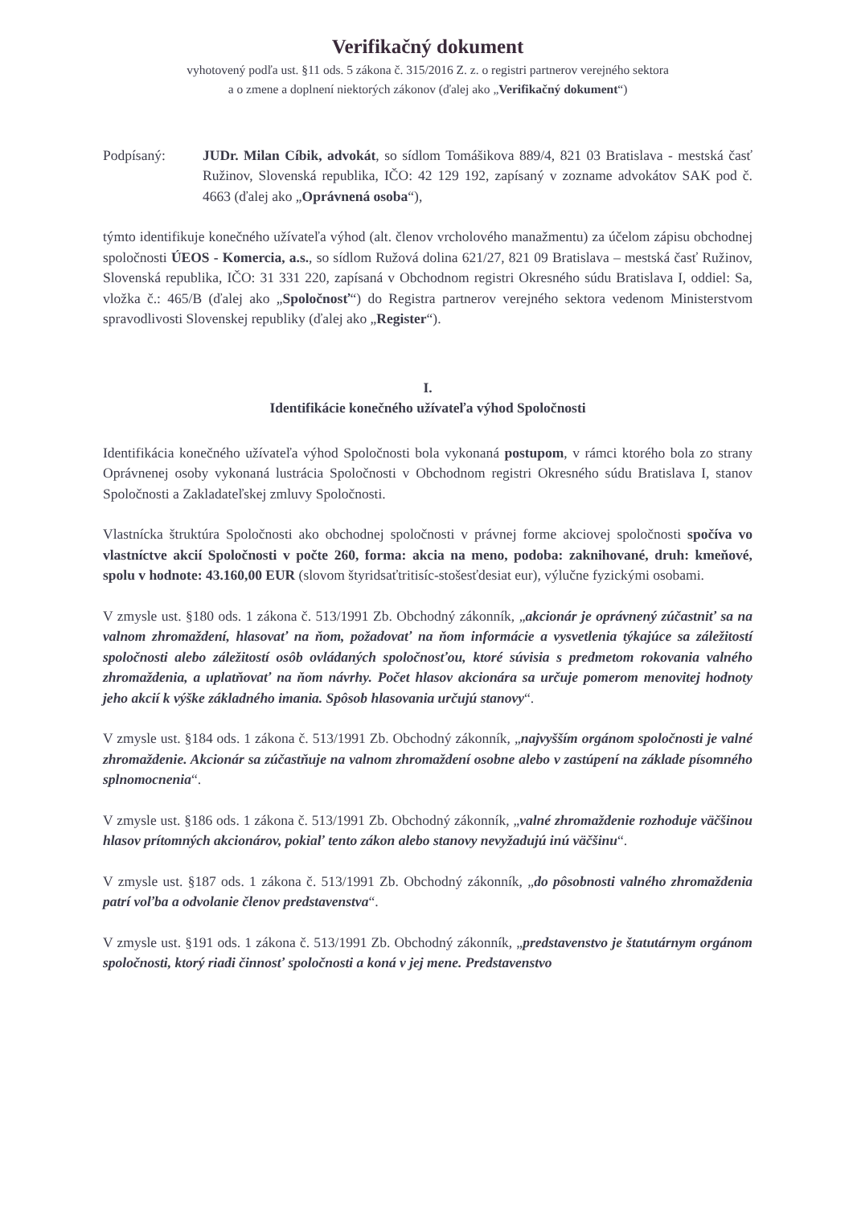Verifikačný dokument
vyhotovený podľa ust. §11 ods. 5 zákona č. 315/2016 Z. z. o registri partnerov verejného sektora
a o zmene a doplnení niektorých zákonov (ďalej ako „Verifikačný dokument“)
Podpísaný: JUDr. Milan Cíbik, advokát, so sídlom Tomášikova 889/4, 821 03 Bratislava - mestská časť Ružinov, Slovenská republika, IČO: 42 129 192, zapísaný v zozname advokátov SAK pod č. 4663 (ďalej ako „Oprávnená osoba“),
týmto identifikuje konečného užívateľa výhod (alt. členov vrcholového manažmentu) za účelom zápisu obchodnej spoločnosti ÚEOS - Komercia, a.s., so sídlom Ružová dolina 621/27, 821 09 Bratislava – mestská časť Ružinov, Slovenská republika, IČO: 31 331 220, zapísaná v Obchodnom registri Okresného súdu Bratislava I, oddiel: Sa, vložka č.: 465/B (ďalej ako „Spoločnosť“) do Registra partnerov verejného sektora vedenom Ministerstvom spravodlivosti Slovenskej republiky (ďalej ako „Register“).
I.
Identifikácie konečného užívateľa výhod Spoločnosti
Identifikácia konečného užívateľa výhod Spoločnosti bola vykonaná postupom, v rámci ktorého bola zo strany Oprávnenej osoby vykonaná lustrácia Spoločnosti v Obchodnom registri Okresného súdu Bratislava I, stanov Spoločnosti a Zakladateľskej zmluvy Spoločnosti.
Vlastnícka štruktúra Spoločnosti ako obchodnej spoločnosti v právnej forme akciovej spoločnosti spočíva vo vlastníctve akcií Spoločnosti v počte 260, forma: akcia na meno, podoba: zaknihované, druh: kmeňové, spolu v hodnote: 43.160,00 EUR (slovom štyridsaťtritisíc-stošesťdesiat eur), výlučne fyzickými osobami.
V zmysle ust. §180 ods. 1 zákona č. 513/1991 Zb. Obchodný zákonník, „akcionár je oprávnený zúčastniť sa na valnom zhromaždení, hlasovať na ňom, požadovať na ňom informácie a vysvetlenia týkajúce sa záležitostí spoločnosti alebo záležitostí osôb ovládaných spoločnosťou, ktoré súvisia s predmetom rokovania valného zhromaždenia, a uplatňovať na ňom návrhy. Počet hlasov akcionára sa určuje pomerom menovitej hodnoty jeho akcií k výške základného imania. Spôsob hlasovania určujú stanovy“.
V zmysle ust. §184 ods. 1 zákona č. 513/1991 Zb. Obchodný zákonník, „najvyšším orgánom spoločnosti je valné zhromaždenie. Akcionár sa zúčastňuje na valnom zhromaždení osobne alebo v zastúpení na základe písomného splnomocnenia“.
V zmysle ust. §186 ods. 1 zákona č. 513/1991 Zb. Obchodný zákonník, „valné zhromaždenie rozhoduje väčšinou hlasov prítomných akcionárov, pokiaľ tento zákon alebo stanovy nevyžadujú inú väčšinu“.
V zmysle ust. §187 ods. 1 zákona č. 513/1991 Zb. Obchodný zákonník, „do pôsobnosti valného zhromaždenia patrí voľba a odvolanie členov predstavenstva“.
V zmysle ust. §191 ods. 1 zákona č. 513/1991 Zb. Obchodný zákonník, „predstavenstvo je štatutárnym orgánom spoločnosti, ktorý riadi činnosť spoločnosti a koná v jej mene. Predstavenstvo